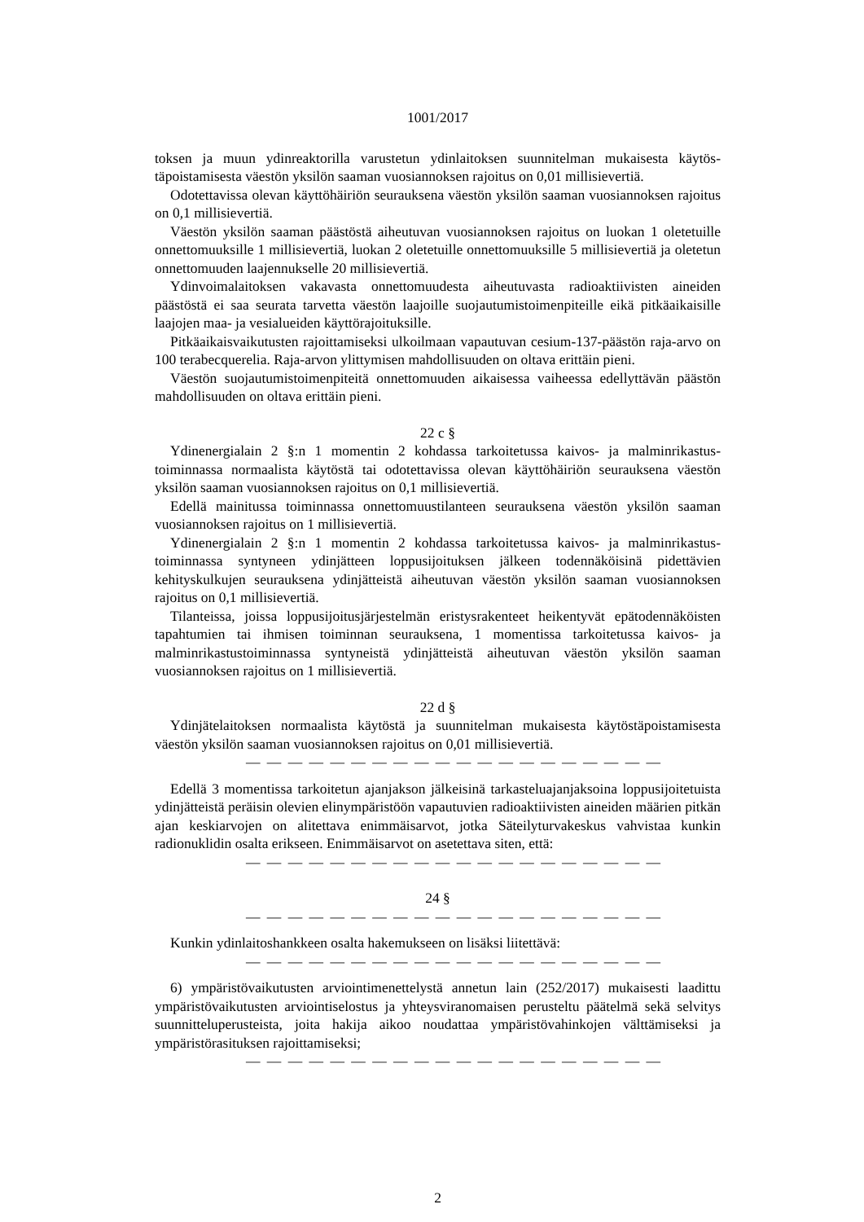1001/2017
toksen ja muun ydinreaktorilla varustetun ydinlaitoksen suunnitelman mukaisesta käytös­täpoistamisesta väestön yksilön saaman vuosiannoksen rajoitus on 0,01 millisievertiä.
Odotettavissa olevan käyttöhäiriön seurauksena väestön yksilön saaman vuosiannok­sen rajoitus on 0,1 millisievertiä.
Väestön yksilön saaman päästöstä aiheutuvan vuosiannoksen rajoitus on luokan 1 ole­tetuille onnettomuuksille 1 millisievertiä, luokan 2 oletetuille onnettomuuksille 5 millisie­vertiä ja oletetun onnettomuuden laajennukselle 20 millisievertiä.
Ydinvoimalaitoksen vakavasta onnettomuudesta aiheutuvasta radioaktiivisten aineiden päästöstä ei saa seurata tarvetta väestön laajoille suojautumistoimenpiteille eikä pitkäai­kaisille laajojen maa- ja vesialueiden käyttörajoituksille.
Pitkäaikaisvaikutusten rajoittamiseksi ulkoilmaan vapautuvan cesium-137-päästön raja-arvo on 100 terabecquerelia. Raja-arvon ylittymisen mahdollisuuden on oltava erit­täin pieni.
Väestön suojautumistoimenpiteitä onnettomuuden aikaisessa vaiheessa edellyttävän päästön mahdollisuuden on oltava erittäin pieni.
22 c §
Ydinenergialain 2 §:n 1 momentin 2 kohdassa tarkoitetussa kaivos- ja malminrikastus­toiminnassa normaalista käytöstä tai odotettavissa olevan käyttöhäiriön seurauksena väes­tön yksilön saaman vuosiannoksen rajoitus on 0,1 millisievertiä.
Edellä mainitussa toiminnassa onnettomuustilanteen seurauksena väestön yksilön saa­man vuosiannoksen rajoitus on 1 millisievertiä.
Ydinenergialain 2 §:n 1 momentin 2 kohdassa tarkoitetussa kaivos- ja malminrikastus­toiminnassa syntyneen ydinjätteen loppusijoituksen jälkeen todennäköisinä pidettävien kehityskulkujen seurauksena ydinjätteistä aiheutuvan väestön yksilön saaman vuosian­noksen rajoitus on 0,1 millisievertiä.
Tilanteissa, joissa loppusijoitusjärjestelmän eristysrakenteet heikentyvät epätodennä­köisten tapahtumien tai ihmisen toiminnan seurauksena, 1 momentissa tarkoitetussa kai­vos- ja malminrikastustoiminnassa syntyneistä ydinjätteistä aiheutuvan väestön yksilön saaman vuosiannoksen rajoitus on 1 millisievertiä.
22 d §
Ydinjätelaitoksen normaalista käytöstä ja suunnitelman mukaisesta käytöstäpoistami­sesta väestön yksilön saaman vuosiannoksen rajoitus on 0,01 millisievertiä.
— — — — — — — — — — — — — — — — — — — —
Edellä 3 momentissa tarkoitetun ajanjakson jälkeisinä tarkasteluajanjaksoina loppusi­joitetuista ydinjätteistä peräisin olevien elinympäristöön vapautuvien radioaktiivisten ai­neiden määrien pitkän ajan keskiarvojen on alitettava enimmäisarvot, jotka Säteilyturva­keskus vahvistaa kunkin radionuklidin osalta erikseen. Enimmäisarvot on asetettava siten, että:
— — — — — — — — — — — — — — — — — — — —
24 §
— — — — — — — — — — — — — — — — — — — —
Kunkin ydinlaitoshankkeen osalta hakemukseen on lisäksi liitettävä:
— — — — — — — — — — — — — — — — — — — —
6) ympäristövaikutusten arviointimenettelystä annetun lain (252/2017) mukaisesti laa­dittu ympäristövaikutusten arviointiselostus ja yhteysviranomaisen perusteltu päätelmä sekä selvitys suunnitteluperusteista, joita hakija aikoo noudattaa ympäristövahinkojen välttämiseksi ja ympäristörasituksen rajoittamiseksi;
— — — — — — — — — — — — — — — — — — — —
2